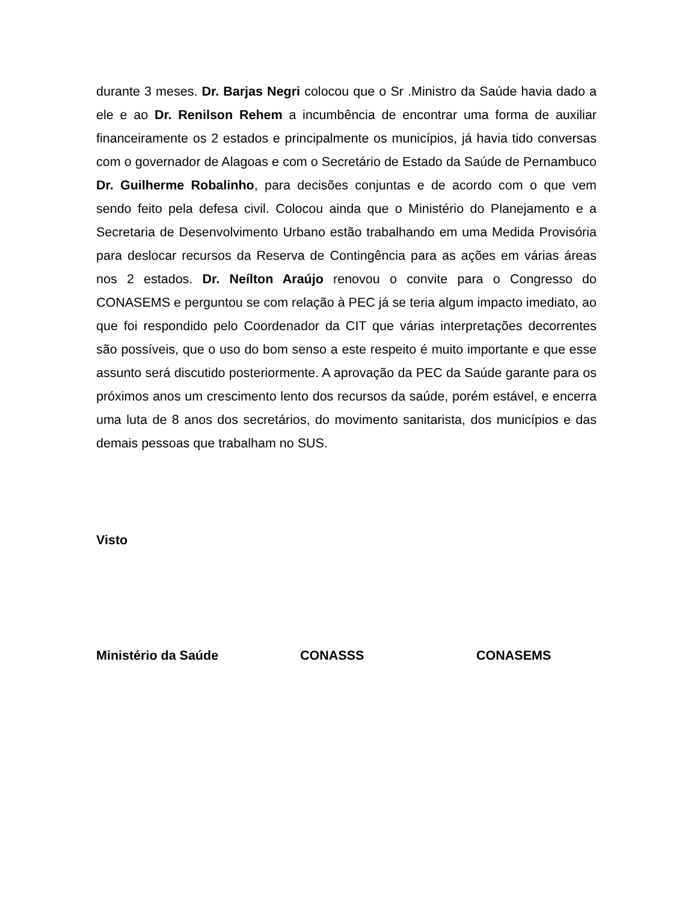durante 3 meses. Dr. Barjas Negri colocou que o Sr .Ministro da Saúde havia dado a ele e ao Dr. Renilson Rehem a incumbência de encontrar uma forma de auxiliar financeiramente os 2 estados e principalmente os municípios, já havia tido conversas com o governador de Alagoas e com o Secretário de Estado da Saúde de Pernambuco Dr. Guilherme Robalinho, para decisões conjuntas e de acordo com o que vem sendo feito pela defesa civil. Colocou ainda que o Ministério do Planejamento e a Secretaria de Desenvolvimento Urbano estão trabalhando em uma Medida Provisória para deslocar recursos da Reserva de Contingência para as ações em várias áreas nos 2 estados. Dr. Neílton Araújo renovou o convite para o Congresso do CONASEMS e perguntou se com relação à PEC já se teria algum impacto imediato, ao que foi respondido pelo Coordenador da CIT que várias interpretações decorrentes são possíveis, que o uso do bom senso a este respeito é muito importante e que esse assunto será discutido posteriormente. A aprovação da PEC da Saúde garante para os próximos anos um crescimento lento dos recursos da saúde, porém estável, e encerra uma luta de 8 anos dos secretários, do movimento sanitarista, dos municípios e das demais pessoas que trabalham no SUS.
Visto
Ministério da Saúde CONASSS CONASEMS